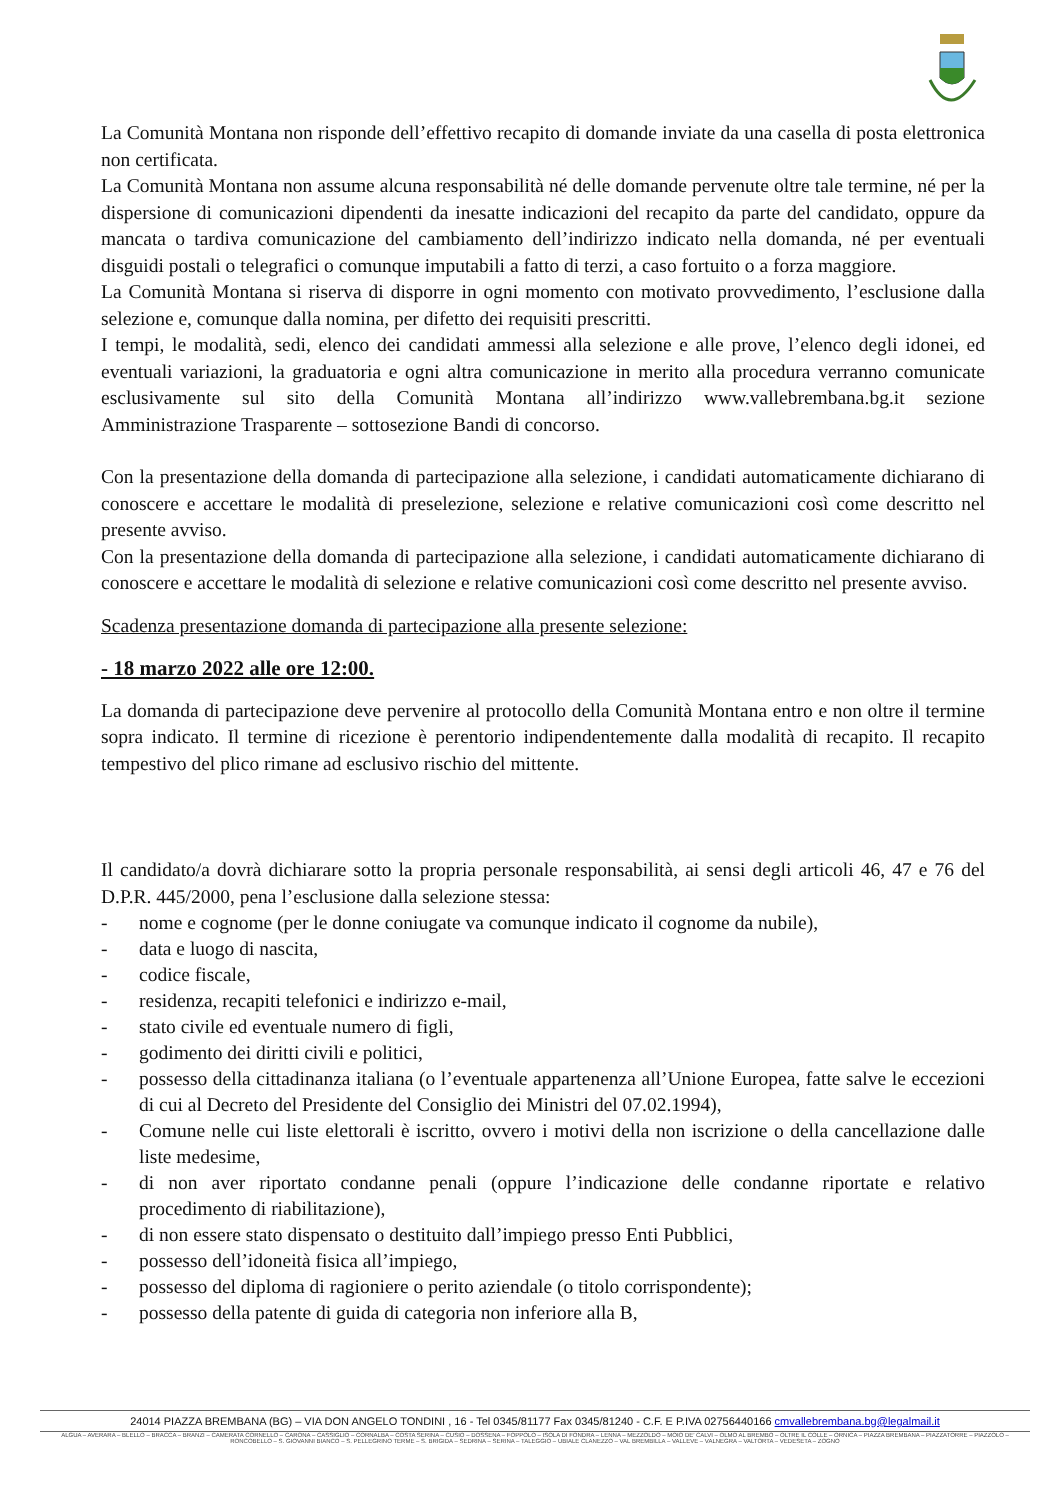La Comunità Montana non risponde dell’effettivo recapito di domande inviate da una casella di posta elettronica non certificata.
La Comunità Montana non assume alcuna responsabilità né delle domande pervenute oltre tale termine, né per la dispersione di comunicazioni dipendenti da inesatte indicazioni del recapito da parte del candidato, oppure da mancata o tardiva comunicazione del cambiamento dell’indirizzo indicato nella domanda, né per eventuali disguidi postali o telegrafici o comunque imputabili a fatto di terzi, a caso fortuito o a forza maggiore.
La Comunità Montana si riserva di disporre in ogni momento con motivato provvedimento, l’esclusione dalla selezione e, comunque dalla nomina, per difetto dei requisiti prescritti.
I tempi, le modalità, sedi, elenco dei candidati ammessi alla selezione e alle prove, l’elenco degli idonei, ed eventuali variazioni, la graduatoria e ogni altra comunicazione in merito alla procedura verranno comunicate esclusivamente sul sito della Comunità Montana all’indirizzo www.vallebrembana.bg.it sezione Amministrazione Trasparente – sottosezione Bandi di concorso.
Con la presentazione della domanda di partecipazione alla selezione, i candidati automaticamente dichiarano di conoscere e accettare le modalità di preselezione, selezione e relative comunicazioni così come descritto nel presente avviso.
Con la presentazione della domanda di partecipazione alla selezione, i candidati automaticamente dichiarano di conoscere e accettare le modalità di selezione e relative comunicazioni così come descritto nel presente avviso.
Scadenza presentazione domanda di partecipazione alla presente selezione:
- 18 marzo 2022 alle ore 12:00.
La domanda di partecipazione deve pervenire al protocollo della Comunità Montana entro e non oltre il termine sopra indicato. Il termine di ricezione è perentorio indipendentemente dalla modalità di recapito. Il recapito tempestivo del plico rimane ad esclusivo rischio del mittente.
Il candidato/a dovrà dichiarare sotto la propria personale responsabilità, ai sensi degli articoli 46, 47 e 76 del D.P.R. 445/2000, pena l’esclusione dalla selezione stessa:
- nome e cognome (per le donne coniugate va comunque indicato il cognome da nubile),
- data e luogo di nascita,
- codice fiscale,
- residenza, recapiti telefonici e indirizzo e-mail,
- stato civile ed eventuale numero di figli,
- godimento dei diritti civili e politici,
- possesso della cittadinanza italiana (o l’eventuale appartenenza all’Unione Europea, fatte salve le eccezioni di cui al Decreto del Presidente del Consiglio dei Ministri del 07.02.1994),
- Comune nelle cui liste elettorali è iscritto, ovvero i motivi della non iscrizione o della cancellazione dalle liste medesime,
- di non aver riportato condanne penali (oppure l’indicazione delle condanne riportate e relativo procedimento di riabilitazione),
- di non essere stato dispensato o destituito dall’impiego presso Enti Pubblici,
- possesso dell’idoneità fisica all’impiego,
- possesso del diploma di ragioniere o perito aziendale (o titolo corrispondente);
- possesso della patente di guida di categoria non inferiore alla B,
24014 PIAZZA BREMBANA (BG) – VIA DON ANGELO TONDINI , 16 - Tel 0345/81177 Fax 0345/81240 - C.F. E P.IVA 02756440166 cmvallebrembana.bg@legalmail.it
ALGUA – AVERARA – BLELLO – BRACCA – BRANZI – CAMERATA CORNELLO – CARONA – CASSIGLIO – CORNALBA – COSTA SERINA – CUSIO – DOSSENA – FOPPOLO – ISOLA DI FONDRA – LENNA – MEZZOLDO – MOIO DE’ CALVI – OLMO AL BREMBO – OLTRE IL COLLE – ORNICA – PIAZZA BREMBANA – PIAZZATORRE – PIAZZOLO – RONCOBELLO – S. GIOVANNI BIANCO – S. PELLEGRINO TERME – S. BRIGIDA – SEDRINA – SERINA – TALEGGIO – UBIALE CLANEZZO – VAL BREMBILLA – VALLEVE – VALNEGRA – VALTORTA – VEDESETA – ZOGNO